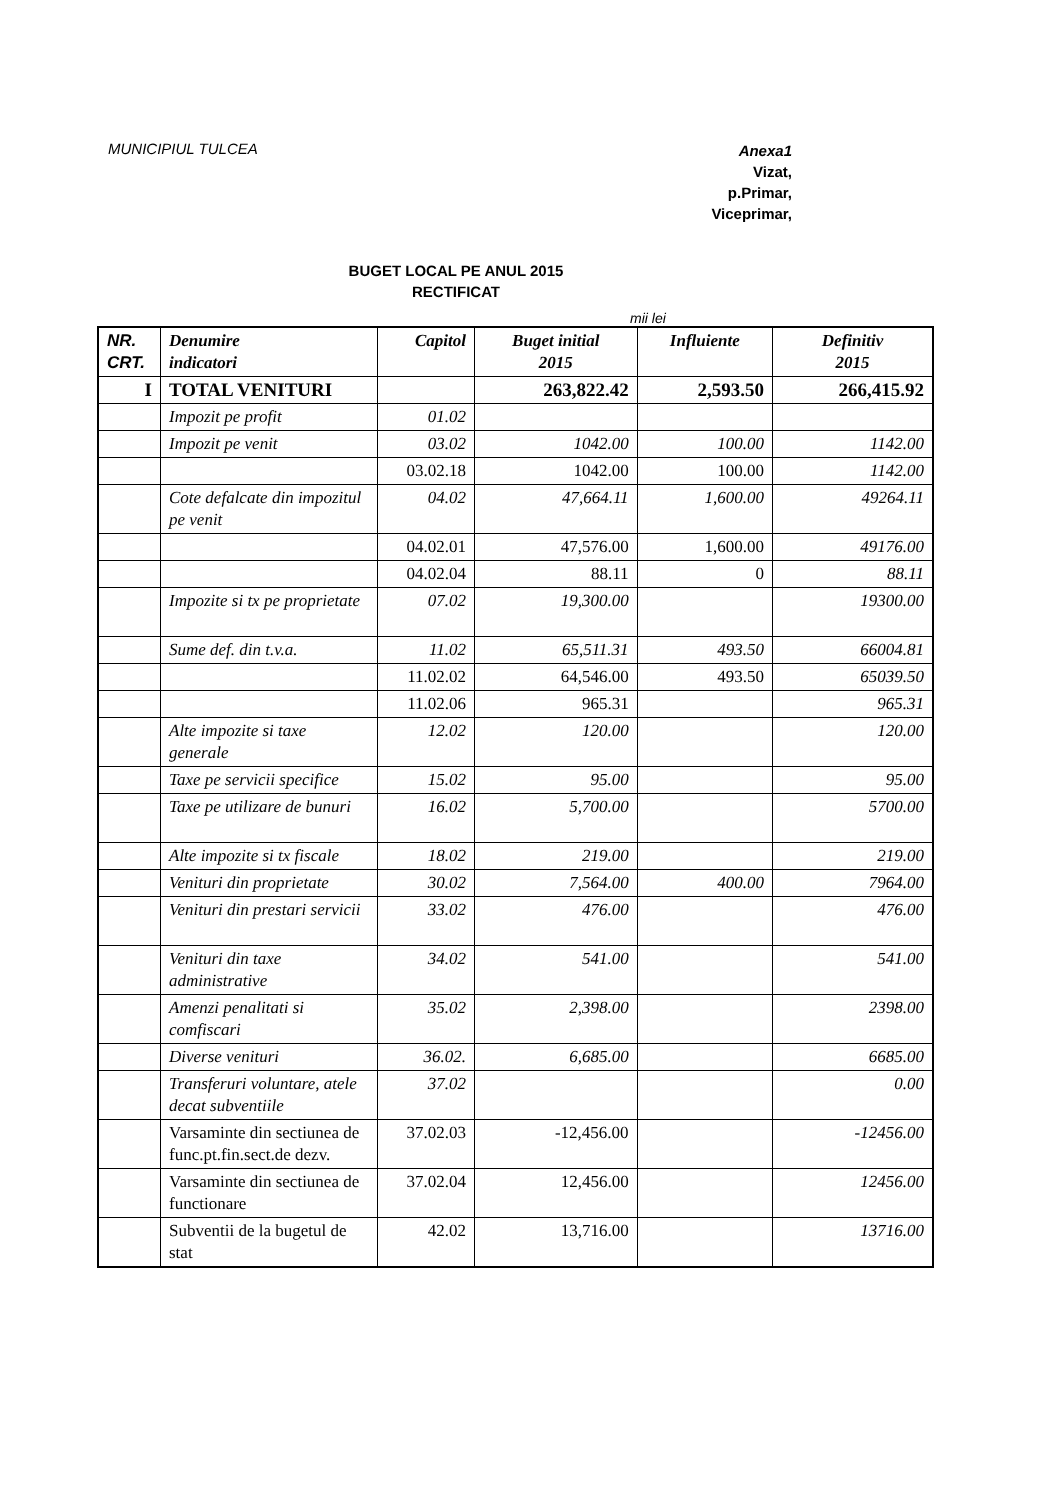MUNICIPIUL TULCEA
Anexa1
Vizat,
p.Primar,
Viceprimar,
BUGET LOCAL PE ANUL 2015
RECTIFICAT
mii lei
| NR. CRT. | Denumire indicatori | Capitol | Buget initial 2015 | Influiente | Definitiv 2015 |
| --- | --- | --- | --- | --- | --- |
| I | TOTAL VENITURI | | 263,822.42 | 2,593.50 | 266,415.92 |
| | Impozit pe profit | 01.02 | | | |
| | Impozit pe venit | 03.02 | 1042.00 | 100.00 | 1142.00 |
| | | 03.02.18 | 1042.00 | 100.00 | 1142.00 |
| | Cote defalcate din impozitul pe venit | 04.02 | 47,664.11 | 1,600.00 | 49264.11 |
| | | 04.02.01 | 47,576.00 | 1,600.00 | 49176.00 |
| | | 04.02.04 | 88.11 | 0 | 88.11 |
| | Impozite si tx pe proprietate | 07.02 | 19,300.00 | | 19300.00 |
| | Sume def. din t.v.a. | 11.02 | 65,511.31 | 493.50 | 66004.81 |
| | | 11.02.02 | 64,546.00 | 493.50 | 65039.50 |
| | | 11.02.06 | 965.31 | | 965.31 |
| | Alte impozite si taxe generale | 12.02 | 120.00 | | 120.00 |
| | Taxe pe servicii specifice | 15.02 | 95.00 | | 95.00 |
| | Taxe pe utilizare de bunuri | 16.02 | 5,700.00 | | 5700.00 |
| | Alte impozite si tx fiscale | 18.02 | 219.00 | | 219.00 |
| | Venituri din proprietate | 30.02 | 7,564.00 | 400.00 | 7964.00 |
| | Venituri din prestari servicii | 33.02 | 476.00 | | 476.00 |
| | Venituri din taxe administrative | 34.02 | 541.00 | | 541.00 |
| | Amenzi penalitati si comfiscari | 35.02 | 2,398.00 | | 2398.00 |
| | Diverse venituri | 36.02. | 6,685.00 | | 6685.00 |
| | Transferuri voluntare, atele decat subventiile | 37.02 | | | 0.00 |
| | Varsaminte din sectiunea de func.pt.fin.sect.de dezv. | 37.02.03 | -12,456.00 | | -12456.00 |
| | Varsaminte din sectiunea de functionare | 37.02.04 | 12,456.00 | | 12456.00 |
| | Subventii de la bugetul de stat | 42.02 | 13,716.00 | | 13716.00 |